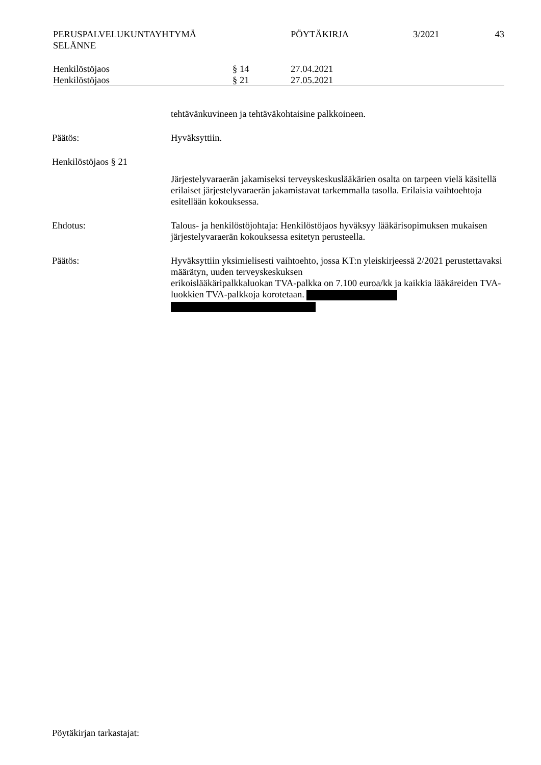| PERUSPALVELUKUNTAYHTYMÄ SELÄNNE | PÖYTÄKIRJA | 3/2021 | 43 |
| Henkilöstöjaos | § 14 | 27.04.2021 |
| Henkilöstöjaos | § 21 | 27.05.2021 |
tehtävänkuvineen ja tehtäväkohtaisine palkkoineen.
Päätös: Hyväksyttiin.
Henkilöstöjaos § 21
Järjestelyvaraerän jakamiseksi terveyskeskuslääkärien osalta on tarpeen vielä käsitellä erilaiset järjestelyvaraerän jakamistavat tarkemmalla tasolla. Erilaisia vaihtoehtoja esitellään kokouksessa.
Ehdotus: Talous- ja henkilöstöjohtaja: Henkilöstöjaos hyväksyy lääkärisopimuksen mukaisen järjestelyvaraerän kokouksessa esitetyn perusteella.
Päätös: Hyväksyttiin yksimielisesti vaihtoehto, jossa KT:n yleiskirjeessä 2/2021 perustettavaksi määrätyn, uuden terveyskeskuksen
erikoislääkäripalkkaluokan TVA-palkka on 7.100 euroa/kk ja kaikkia lääkäreiden TVA-luokkien TVA-palkkoja korotetaan.
Pöytäkirjan tarkastajat: